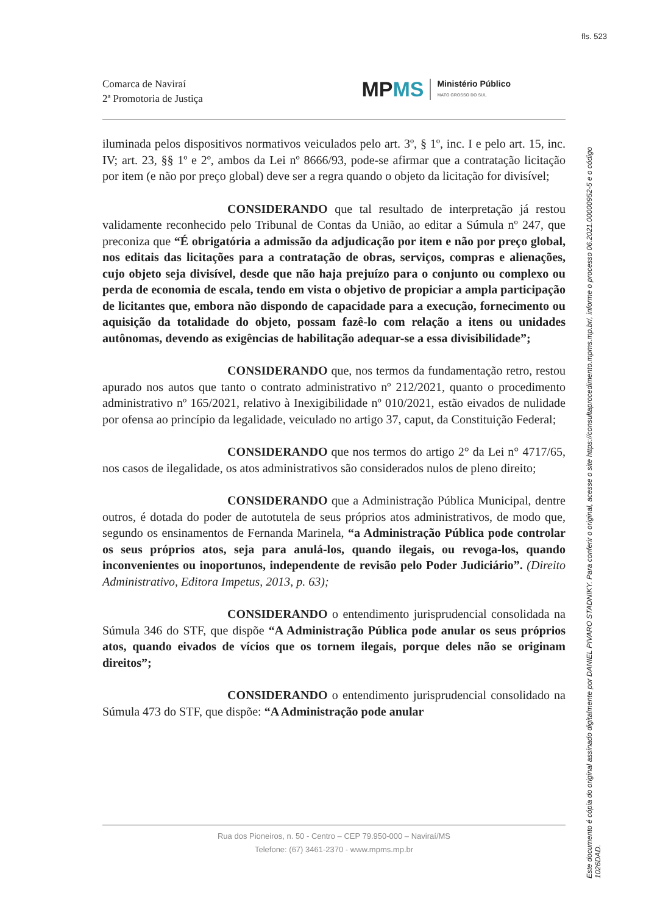fls. 523
Comarca de Naviraí
2ª Promotoria de Justiça
MPMS Ministério Público
MATO GROSSO DO SUL
iluminada pelos dispositivos normativos veiculados pelo art. 3º, § 1º, inc. I e pelo art. 15, inc. IV; art. 23, §§ 1º e 2º, ambos da Lei nº 8666/93, pode-se afirmar que a contratação licitação por item (e não por preço global) deve ser a regra quando o objeto da licitação for divisível;
CONSIDERANDO que tal resultado de interpretação já restou validamente reconhecido pelo Tribunal de Contas da União, ao editar a Súmula nº 247, que preconiza que “É obrigatória a admissão da adjudicação por item e não por preço global, nos editais das licitações para a contratação de obras, serviços, compras e alienações, cujo objeto seja divisível, desde que não haja prejuízo para o conjunto ou complexo ou perda de economia de escala, tendo em vista o objetivo de propiciar a ampla participação de licitantes que, embora não dispondo de capacidade para a execução, fornecimento ou aquisição da totalidade do objeto, possam fazê-lo com relação a itens ou unidades autônomas, devendo as exigências de habilitação adequar-se a essa divisibilidade”;
CONSIDERANDO que, nos termos da fundamentação retro, restou apurado nos autos que tanto o contrato administrativo nº 212/2021, quanto o procedimento administrativo nº 165/2021, relativo à Inexigibilidade nº 010/2021, estão eivados de nulidade por ofensa ao princípio da legalidade, veiculado no artigo 37, caput, da Constituição Federal;
CONSIDERANDO que nos termos do artigo 2° da Lei n° 4717/65, nos casos de ilegalidade, os atos administrativos são considerados nulos de pleno direito;
CONSIDERANDO que a Administração Pública Municipal, dentre outros, é dotada do poder de autotutela de seus próprios atos administrativos, de modo que, segundo os ensinamentos de Fernanda Marinela, “a Administração Pública pode controlar os seus próprios atos, seja para anulá-los, quando ilegais, ou revoga-los, quando inconvenientes ou inoportunos, independente de revisão pelo Poder Judiciário”. (Direito Administrativo, Editora Impetus, 2013, p. 63);
CONSIDERANDO o entendimento jurisprudencial consolidada na Súmula 346 do STF, que dispõe “A Administração Pública pode anular os seus próprios atos, quando eivados de vícios que os tornem ilegais, porque deles não se originam direitos”;
CONSIDERANDO o entendimento jurisprudencial consolidado na Súmula 473 do STF, que dispõe: “A Administração pode anular
Rua dos Pioneiros, n. 50 - Centro – CEP 79.950-000 – Naviraí/MS
Telefone: (67) 3461-2370 - www.mpms.mp.br
Este documento é cópia do original assinado digitalmente por DANIEL PIVARO STADNIKY. Para conferir o original, acesse o site https://consultaprocedimento.mpms.mp.br/, informe o processo 06.2021.00000952-5 e o código 1026DAD.